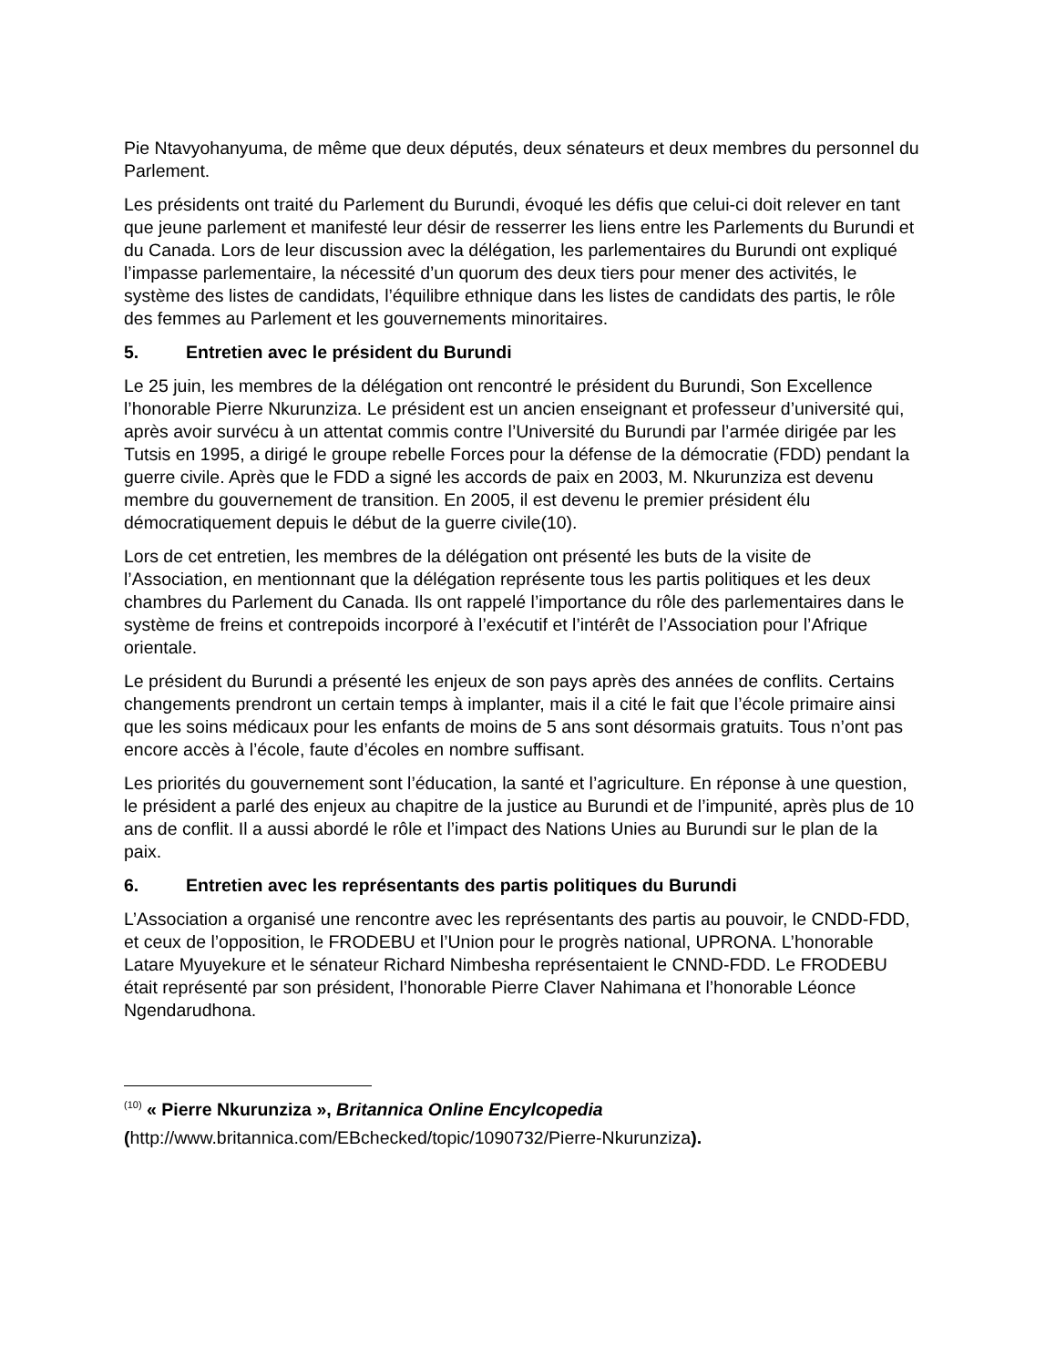Pie Ntavyohanyuma, de même que deux députés, deux sénateurs et deux membres du personnel du Parlement.
Les présidents ont traité du Parlement du Burundi, évoqué les défis que celui-ci doit relever en tant que jeune parlement et manifesté leur désir de resserrer les liens entre les Parlements du Burundi et du Canada. Lors de leur discussion avec la délégation, les parlementaires du Burundi ont expliqué l’impasse parlementaire, la nécessité d’un quorum des deux tiers pour mener des activités, le système des listes de candidats, l’équilibre ethnique dans les listes de candidats des partis, le rôle des femmes au Parlement et les gouvernements minoritaires.
5. Entretien avec le président du Burundi
Le 25 juin, les membres de la délégation ont rencontré le président du Burundi, Son Excellence l’honorable Pierre Nkurunziza. Le président est un ancien enseignant et professeur d’université qui, après avoir survécu à un attentat commis contre l’Université du Burundi par l’armée dirigée par les Tutsis en 1995, a dirigé le groupe rebelle Forces pour la défense de la démocratie (FDD) pendant la guerre civile. Après que le FDD a signé les accords de paix en 2003, M. Nkurunziza est devenu membre du gouvernement de transition. En 2005, il est devenu le premier président élu démocratiquement depuis le début de la guerre civile(10).
Lors de cet entretien, les membres de la délégation ont présenté les buts de la visite de l’Association, en mentionnant que la délégation représente tous les partis politiques et les deux chambres du Parlement du Canada. Ils ont rappelé l’importance du rôle des parlementaires dans le système de freins et contrepoids incorporé à l’exécutif et l’intérêt de l’Association pour l’Afrique orientale.
Le président du Burundi a présenté les enjeux de son pays après des années de conflits. Certains changements prendront un certain temps à implanter, mais il a cité le fait que l’école primaire ainsi que les soins médicaux pour les enfants de moins de 5 ans sont désormais gratuits. Tous n’ont pas encore accès à l’école, faute d’écoles en nombre suffisant.
Les priorités du gouvernement sont l’éducation, la santé et l’agriculture. En réponse à une question, le président a parlé des enjeux au chapitre de la justice au Burundi et de l’impunité, après plus de 10 ans de conflit. Il a aussi abordé le rôle et l’impact des Nations Unies au Burundi sur le plan de la paix.
6. Entretien avec les représentants des partis politiques du Burundi
L’Association a organisé une rencontre avec les représentants des partis au pouvoir, le CNDD-FDD, et ceux de l’opposition, le FRODEBU et l’Union pour le progrès national, UPRONA. L’honorable Latare Myuyekure et le sénateur Richard Nimbesha représentaient le CNND-FDD. Le FRODEBU était représenté par son président, l’honorable Pierre Claver Nahimana et l’honorable Léonce Ngendarudhona.
<sup>(10)</sup> « Pierre Nkurunziza », Britannica Online Encylcopedia
(http://www.britannica.com/EBchecked/topic/1090732/Pierre-Nkurunziza).